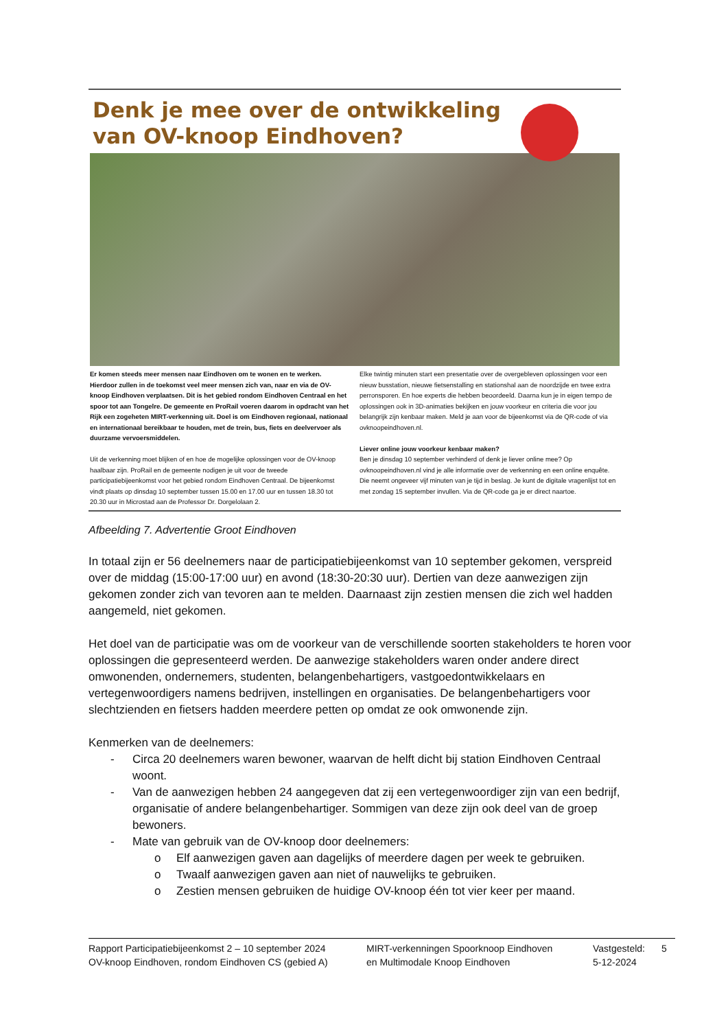Denk je mee over de ontwikkeling
van OV-knoop Eindhoven?
Er komen steeds meer mensen naar Eindhoven om te wonen en te werken. Hierdoor zullen in de toekomst veel meer mensen zich van, naar en via de OV-knoop Eindhoven verplaatsen. Dit is het gebied rondom Eindhoven Centraal en het spoor tot aan Tongelre. De gemeente en ProRail voeren daarom in opdracht van het Rijk een zogeheten MIRT-verkenning uit. Doel is om Eindhoven regionaal, nationaal en internationaal bereikbaar te houden, met de trein, bus, fiets en deelvervoer als duurzame vervoersmiddelen.
Uit de verkenning moet blijken of en hoe de mogelijke oplossingen voor de OV-knoop haalbaar zijn. ProRail en de gemeente nodigen je uit voor de tweede participatiebijeenkomst voor het gebied rondom Eindhoven Centraal. De bijeenkomst vindt plaats op dinsdag 10 september tussen 15.00 en 17.00 uur en tussen 18.30 tot 20.30 uur in Microstad aan de Professor Dr. Dorgelolaan 2.
Elke twintig minuten start een presentatie over de overgebleven oplossingen voor een nieuw busstation, nieuwe fietsenstalling en stationshal aan de noordzijde en twee extra perronsporen. En hoe experts die hebben beoordeeld. Daarna kun je in eigen tempo de oplossingen ook in 3D-animaties bekijken en jouw voorkeur en criteria die voor jou belangrijk zijn kenbaar maken. Meld je aan voor de bijeenkomst via de QR-code of via ovknoopeindhoven.nl.
Liever online jouw voorkeur kenbaar maken?
Ben je dinsdag 10 september verhinderd of denk je liever online mee? Op ovknoopeindhoven.nl vind je alle informatie over de verkenning en een online enquête. Die neemt ongeveer vijf minuten van je tijd in beslag. Je kunt de digitale vragenlijst tot en met zondag 15 september invullen. Via de QR-code ga je er direct naartoe.
Afbeelding 7. Advertentie Groot Eindhoven
In totaal zijn er 56 deelnemers naar de participatiebijeenkomst van 10 september gekomen, verspreid over de middag (15:00-17:00 uur) en avond (18:30-20:30 uur). Dertien van deze aanwezigen zijn gekomen zonder zich van tevoren aan te melden. Daarnaast zijn zestien mensen die zich wel hadden aangemeld, niet gekomen.
Het doel van de participatie was om de voorkeur van de verschillende soorten stakeholders te horen voor oplossingen die gepresenteerd werden. De aanwezige stakeholders waren onder andere direct omwonenden, ondernemers, studenten, belangenbehartigers, vastgoedontwikkelaars en vertegenwoordigers namens bedrijven, instellingen en organisaties. De belangenbehartigers voor slechtzienden en fietsers hadden meerdere petten op omdat ze ook omwonende zijn.
Kenmerken van de deelnemers:
- Circa 20 deelnemers waren bewoner, waarvan de helft dicht bij station Eindhoven Centraal woont.
- Van de aanwezigen hebben 24 aangegeven dat zij een vertegenwoordiger zijn van een bedrijf, organisatie of andere belangenbehartiger. Sommigen van deze zijn ook deel van de groep bewoners.
- Mate van gebruik van de OV-knoop door deelnemers:
o Elf aanwezigen gaven aan dagelijks of meerdere dagen per week te gebruiken.
o Twaalf aanwezigen gaven aan niet of nauwelijks te gebruiken.
o Zestien mensen gebruiken de huidige OV-knoop één tot vier keer per maand.
Rapport Participatiebijeenkomst 2 – 10 september 2024
OV-knoop Eindhoven, rondom Eindhoven CS (gebied A)
MIRT-verkenningen Spoorknoop Eindhoven
en Multimodale Knoop Eindhoven
Vastgesteld:
5-12-2024
5